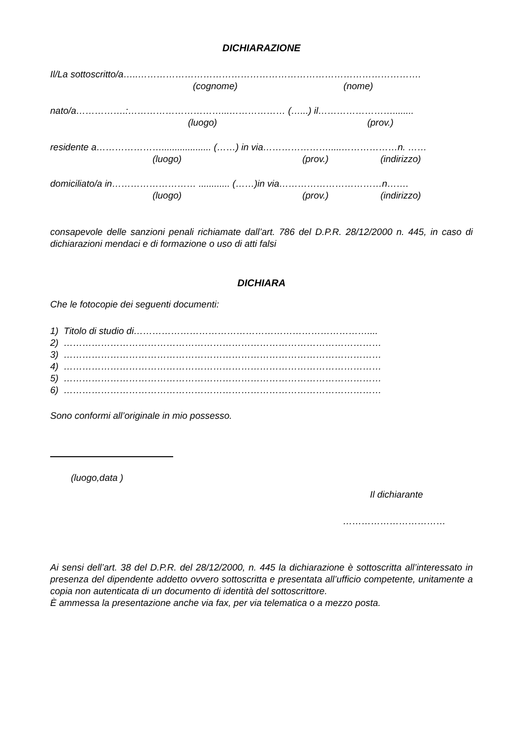DICHIARAZIONE
Il/La sottoscritto/a…..……………………………………………………………………………….
(cognome) (nome)
nato/a…………….:…………………………...……………… (…...) il……………………........
(luogo) (prov.)
residente a…………………................... (……) in via………………….....………………n. ……
(luogo) (prov.) (indirizzo)
domiciliato/a in……………………… ............ (……)in via……………………………n…….
(luogo) (prov.) (indirizzo)
consapevole delle sanzioni penali richiamate dall’art. 786 del D.P.R. 28/12/2000 n. 445, in caso di dichiarazioni mendaci e di formazione o uso di atti falsi
DICHIARA
Che le fotocopie dei seguenti documenti:
1) Titolo di studio di…………………………………………………………………....
2) …………………………………………………………………………………………
3) …………………………………………………………………………………………
4) …………………………………………………………………………………………
5) …………………………………………………………………………………………
6) …………………………………………………………………………………………
Sono conformi all’originale in mio possesso.
(luogo,data )
Il dichiarante
……………………………
Ai sensi dell’art. 38 del D.P.R. del 28/12/2000, n. 445 la dichiarazione è sottoscritta all’interessato in presenza del dipendente addetto ovvero sottoscritta e presentata all’ufficio competente, unitamente a copia non autenticata di un documento di identità del sottoscrittore.
È ammessa la presentazione anche via fax, per via telematica o a mezzo posta.